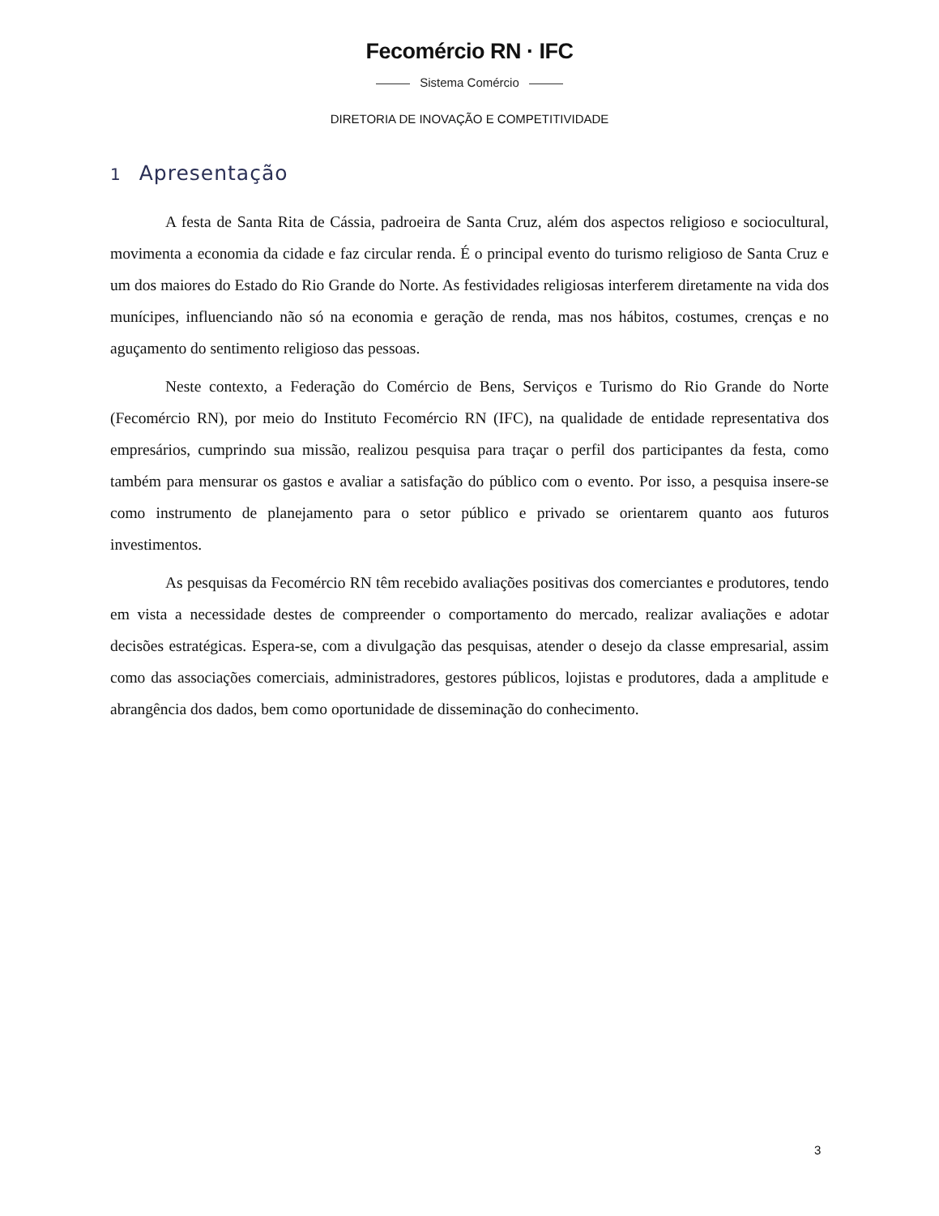Fecomércio RN · IFC
Sistema Comércio
DIRETORIA DE INOVAÇÃO E COMPETITIVIDADE
1 Apresentação
A festa de Santa Rita de Cássia, padroeira de Santa Cruz, além dos aspectos religioso e sociocultural, movimenta a economia da cidade e faz circular renda. É o principal evento do turismo religioso de Santa Cruz e um dos maiores do Estado do Rio Grande do Norte. As festividades religiosas interferem diretamente na vida dos munícipes, influenciando não só na economia e geração de renda, mas nos hábitos, costumes, crenças e no aguçamento do sentimento religioso das pessoas.
Neste contexto, a Federação do Comércio de Bens, Serviços e Turismo do Rio Grande do Norte (Fecomércio RN), por meio do Instituto Fecomércio RN (IFC), na qualidade de entidade representativa dos empresários, cumprindo sua missão, realizou pesquisa para traçar o perfil dos participantes da festa, como também para mensurar os gastos e avaliar a satisfação do público com o evento. Por isso, a pesquisa insere-se como instrumento de planejamento para o setor público e privado se orientarem quanto aos futuros investimentos.
As pesquisas da Fecomércio RN têm recebido avaliações positivas dos comerciantes e produtores, tendo em vista a necessidade destes de compreender o comportamento do mercado, realizar avaliações e adotar decisões estratégicas. Espera-se, com a divulgação das pesquisas, atender o desejo da classe empresarial, assim como das associações comerciais, administradores, gestores públicos, lojistas e produtores, dada a amplitude e abrangência dos dados, bem como oportunidade de disseminação do conhecimento.
3